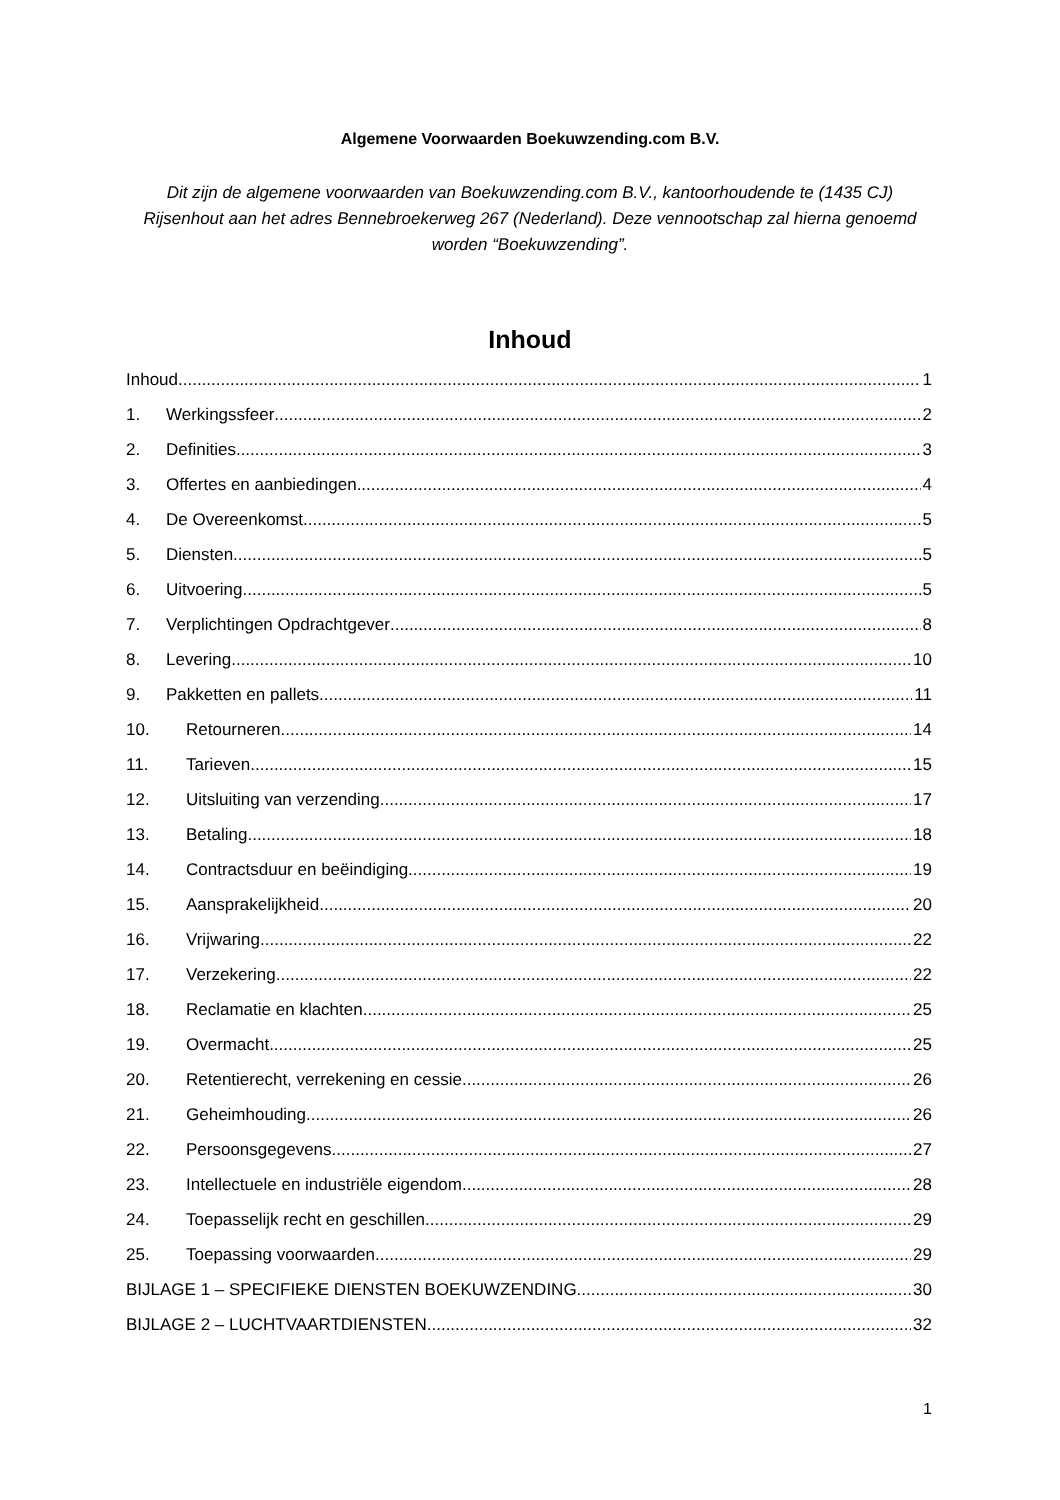Algemene Voorwaarden Boekuwzending.com B.V.
Dit zijn de algemene voorwaarden van Boekuwzending.com B.V., kantoorhoudende te (1435 CJ) Rijsenhout aan het adres Bennebroekerweg 267 (Nederland). Deze vennootschap zal hierna genoemd worden “Boekuwzending”.
Inhoud
Inhoud 1
1. Werkingssfeer 2
2. Definities 3
3. Offertes en aanbiedingen 4
4. De Overeenkomst 5
5. Diensten 5
6. Uitvoering 5
7. Verplichtingen Opdrachtgever 8
8. Levering 10
9. Pakketten en pallets 11
10. Retourneren 14
11. Tarieven 15
12. Uitsluiting van verzending 17
13. Betaling 18
14. Contractsduur en beëindiging 19
15. Aansprakelijkheid 20
16. Vrijwaring 22
17. Verzekering 22
18. Reclamatie en klachten 25
19. Overmacht 25
20. Retentierecht, verrekening en cessie 26
21. Geheimhouding 26
22. Persoonsgegevens 27
23. Intellectuele en industriële eigendom 28
24. Toepasselijk recht en geschillen 29
25. Toepassing voorwaarden 29
BIJLAGE 1 – SPECIFIEKE DIENSTEN BOEKUWZENDING 30
BIJLAGE 2 – LUCHTVAARTDIENSTEN 32
1